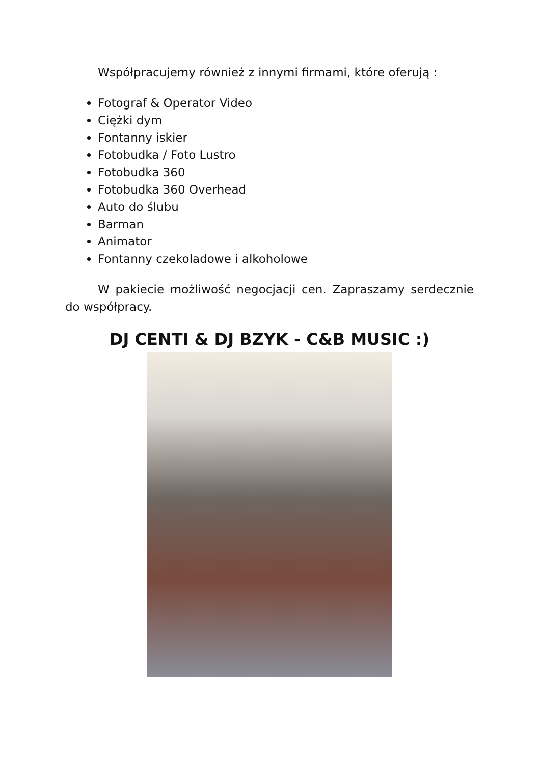Współpracujemy również z innymi firmami, które oferują :
Fotograf & Operator Video
Ciężki dym
Fontanny iskier
Fotobudka / Foto Lustro
Fotobudka 360
Fotobudka 360 Overhead
Auto do ślubu
Barman
Animator
Fontanny czekoladowe i alkoholowe
W pakiecie możliwość negocjacji cen. Zapraszamy serdecznie do współpracy.
DJ CENTI & DJ BZYK - C&B MUSIC :)